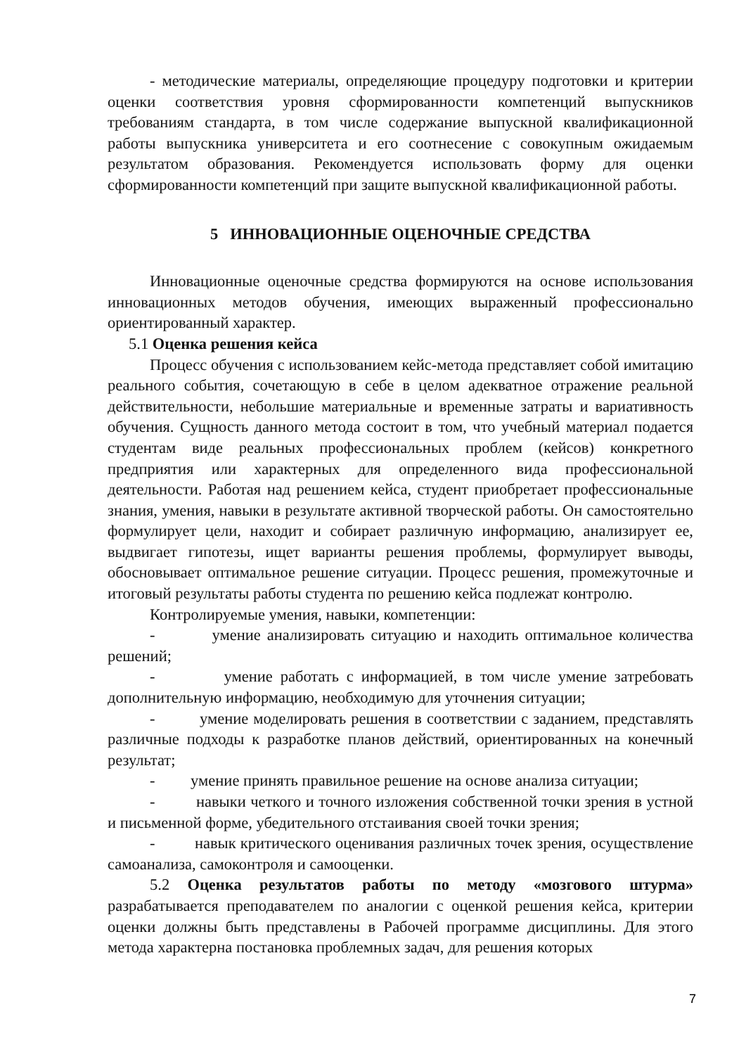- методические материалы, определяющие процедуру подготовки и критерии оценки соответствия уровня сформированности компетенций выпускников требованиям стандарта, в том числе содержание выпускной квалификационной работы выпускника университета и его соотнесение с совокупным ожидаемым результатом образования. Рекомендуется использовать форму для оценки сформированности компетенций при защите выпускной квалификационной работы.
5 ИННОВАЦИОННЫЕ ОЦЕНОЧНЫЕ СРЕДСТВА
Инновационные оценочные средства формируются на основе использования инновационных методов обучения, имеющих выраженный профессионально ориентированный характер.
5.1 Оценка решения кейса
Процесс обучения с использованием кейс-метода представляет собой имитацию реального события, сочетающую в себе в целом адекватное отражение реальной действительности, небольшие материальные и временные затраты и вариативность обучения. Сущность данного метода состоит в том, что учебный материал подается студентам виде реальных профессиональных проблем (кейсов) конкретного предприятия или характерных для определенного вида профессиональной деятельности. Работая над решением кейса, студент приобретает профессиональные знания, умения, навыки в результате активной творческой работы. Он самостоятельно формулирует цели, находит и собирает различную информацию, анализирует ее, выдвигает гипотезы, ищет варианты решения проблемы, формулирует выводы, обосновывает оптимальное решение ситуации. Процесс решения, промежуточные и итоговый результаты работы студента по решению кейса подлежат контролю.
Контролируемые умения, навыки, компетенции:
- умение анализировать ситуацию и находить оптимальное количества решений;
- умение работать с информацией, в том числе умение затребовать дополнительную информацию, необходимую для уточнения ситуации;
- умение моделировать решения в соответствии с заданием, представлять различные подходы к разработке планов действий, ориентированных на конечный результат;
- умение принять правильное решение на основе анализа ситуации;
- навыки четкого и точного изложения собственной точки зрения в устной и письменной форме, убедительного отстаивания своей точки зрения;
- навык критического оценивания различных точек зрения, осуществление самоанализа, самоконтроля и самооценки.
5.2 Оценка результатов работы по методу «мозгового штурма» разрабатывается преподавателем по аналогии с оценкой решения кейса, критерии оценки должны быть представлены в Рабочей программе дисциплины. Для этого метода характерна постановка проблемных задач, для решения которых
7